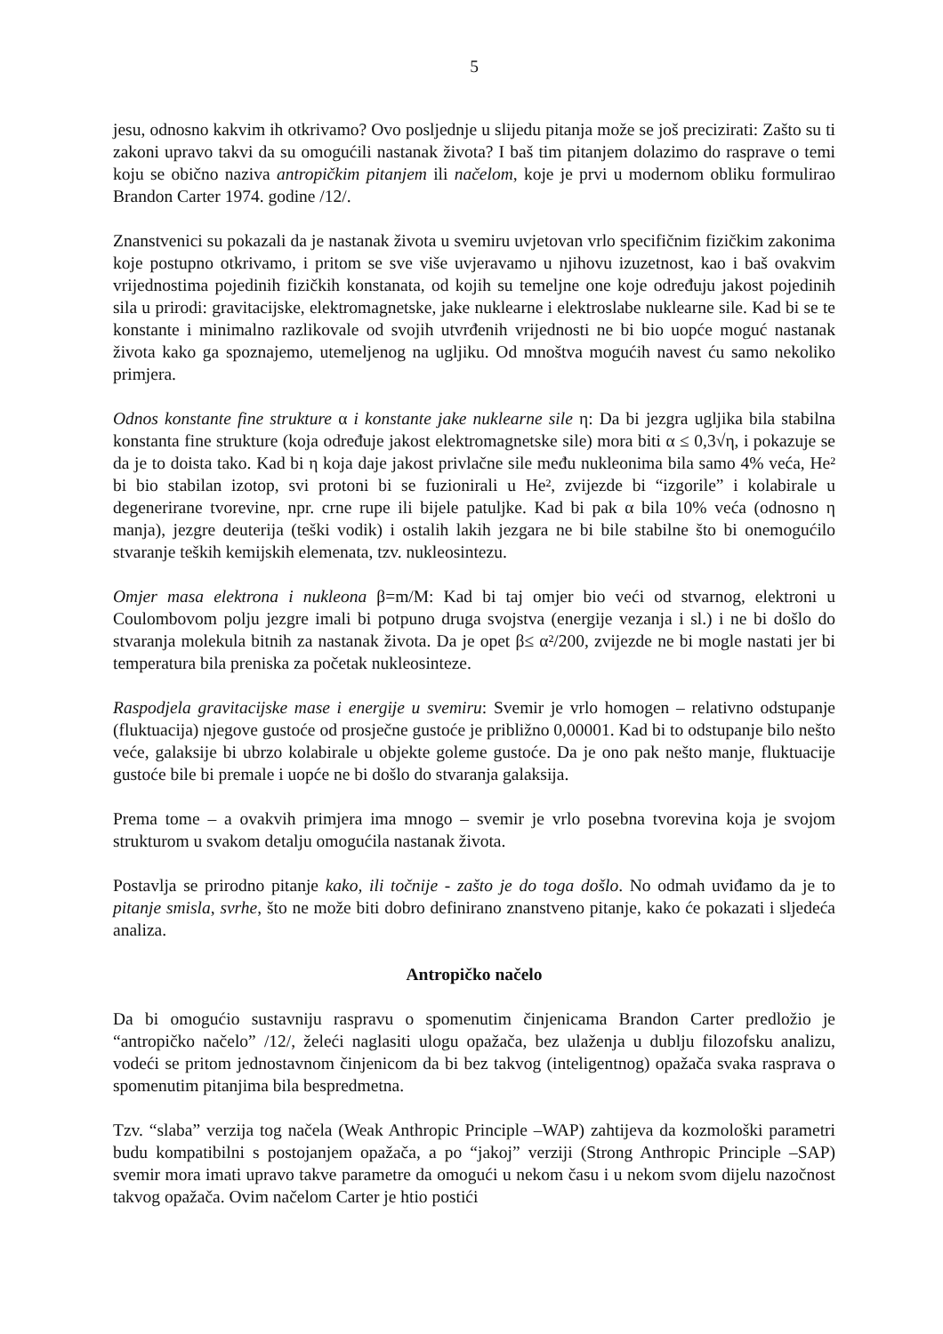5
jesu, odnosno kakvim ih otkrivamo? Ovo posljednje u slijedu pitanja može se još precizirati: Zašto su ti zakoni upravo takvi da su omogućili nastanak života? I baš tim pitanjem dolazimo do rasprave o temi koju se obično naziva antropičkim pitanjem ili načelom, koje je prvi u modernom obliku formulirao Brandon Carter 1974. godine /12/.
Znanstvenici su pokazali da je nastanak života u svemiru uvjetovan vrlo specifičnim fizičkim zakonima koje postupno otkrivamo, i pritom se sve više uvjeravamo u njihovu izuzetnost, kao i baš ovakvim vrijednostima pojedinih fizičkih konstanata, od kojih su temeljne one koje određuju jakost pojedinih sila u prirodi: gravitacijske, elektromagnetske, jake nuklearne i elektroslabe nuklearne sile. Kad bi se te konstante i minimalno razlikovale od svojih utvrđenih vrijednosti ne bi bio uopće moguć nastanak života kako ga spoznajemo, utemeljenog na ugljiku. Od mnoštva mogućih navest ću samo nekoliko primjera.
Odnos konstante fine strukture α i konstante jake nuklearne sile η: Da bi jezgra ugljika bila stabilna konstanta fine strukture (koja određuje jakost elektromagnetske sile) mora biti α ≤ 0,3√η, i pokazuje se da je to doista tako. Kad bi η koja daje jakost privlačne sile među nukleonima bila samo 4% veća, He² bi bio stabilan izotop, svi protoni bi se fuzionirali u He², zvijezde bi “izgorile” i kolabirale u degenerirane tvorevine, npr. crne rupe ili bijele patuljke. Kad bi pak α bila 10% veća (odnosno η manja), jezgre deuterija (teški vodik) i ostalih lakih jezgara ne bi bile stabilne što bi onemogućilo stvaranje teških kemijskih elemenata, tzv. nukleosintezu.
Omjer masa elektrona i nukleona β=m/M: Kad bi taj omjer bio veći od stvarnog, elektroni u Coulombovom polju jezgre imali bi potpuno druga svojstva (energije vezanja i sl.) i ne bi došlo do stvaranja molekula bitnih za nastanak života. Da je opet β≤ α²/200, zvijezde ne bi mogle nastati jer bi temperatura bila preniska za početak nukleosinteze.
Raspodjela gravitacijske mase i energije u svemiru: Svemir je vrlo homogen – relativno odstupanje (fluktuacija) njegove gustoće od prosječne gustoće je približno 0,00001. Kad bi to odstupanje bilo nešto veće, galaksije bi ubrzo kolabirale u objekte goleme gustoće. Da je ono pak nešto manje, fluktuacije gustoće bile bi premale i uopće ne bi došlo do stvaranja galaksija.
Prema tome – a ovakvih primjera ima mnogo – svemir je vrlo posebna tvorevina koja je svojom strukturom u svakom detalju omogućila nastanak života.
Postavlja se prirodno pitanje kako, ili točnije - zašto je do toga došlo. No odmah uviđamo da je to pitanje smisla, svrhe, što ne može biti dobro definirano znanstveno pitanje, kako će pokazati i sljedeća analiza.
Antropičko načelo
Da bi omogućio sustavniju raspravu o spomenutim činjenicama Brandon Carter predložio je “antropičko načelo” /12/, želeći naglasiti ulogu opažača, bez ulaženja u dublju filozofsku analizu, vodeći se pritom jednostavnom činjenicom da bi bez takvog (inteligentnog) opažača svaka rasprava o spomenutim pitanjima bila bespredmetna.
Tzv. “slaba” verzija tog načela (Weak Anthropic Principle –WAP) zahtijeva da kozmološki parametri budu kompatibilni s postojanjem opažača, a po “jakoj” verziji (Strong Anthropic Principle –SAP) svemir mora imati upravo takve parametre da omogući u nekom času i u nekom svom dijelu nazočnost takvog opažača. Ovim načelom Carter je htio postići